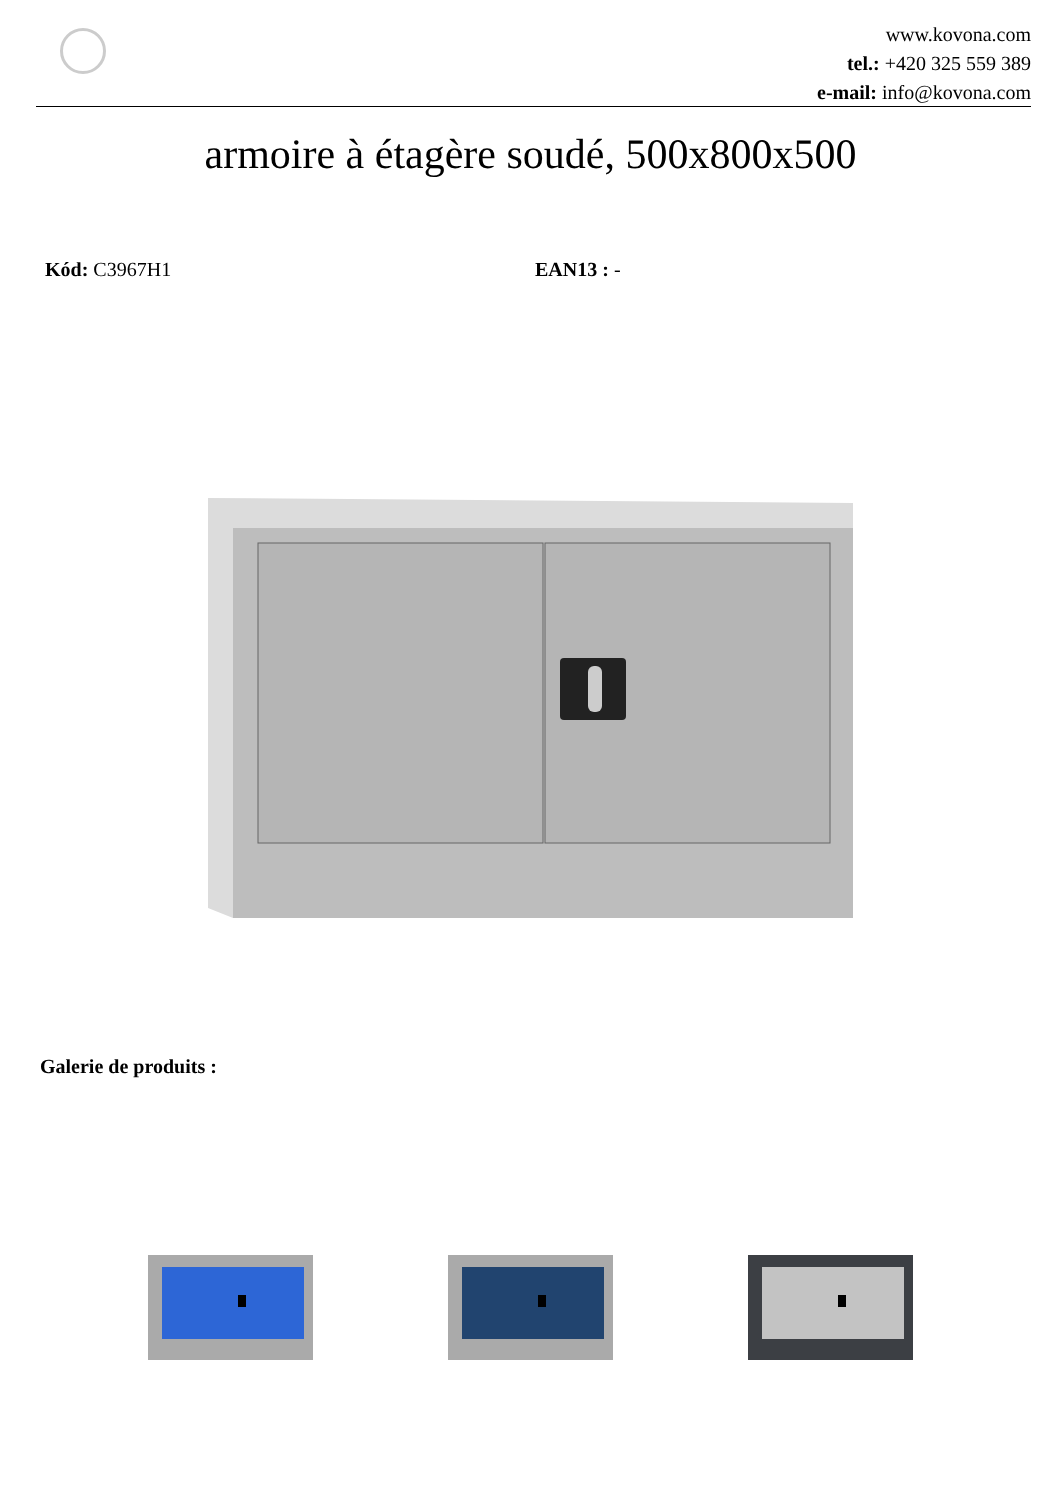www.kovona.com
tel.: +420 325 559 389
e-mail: info@kovona.com
armoire à étagère soudé, 500x800x500
Kód: C3967H1 EAN13 : -
Galerie de produits :